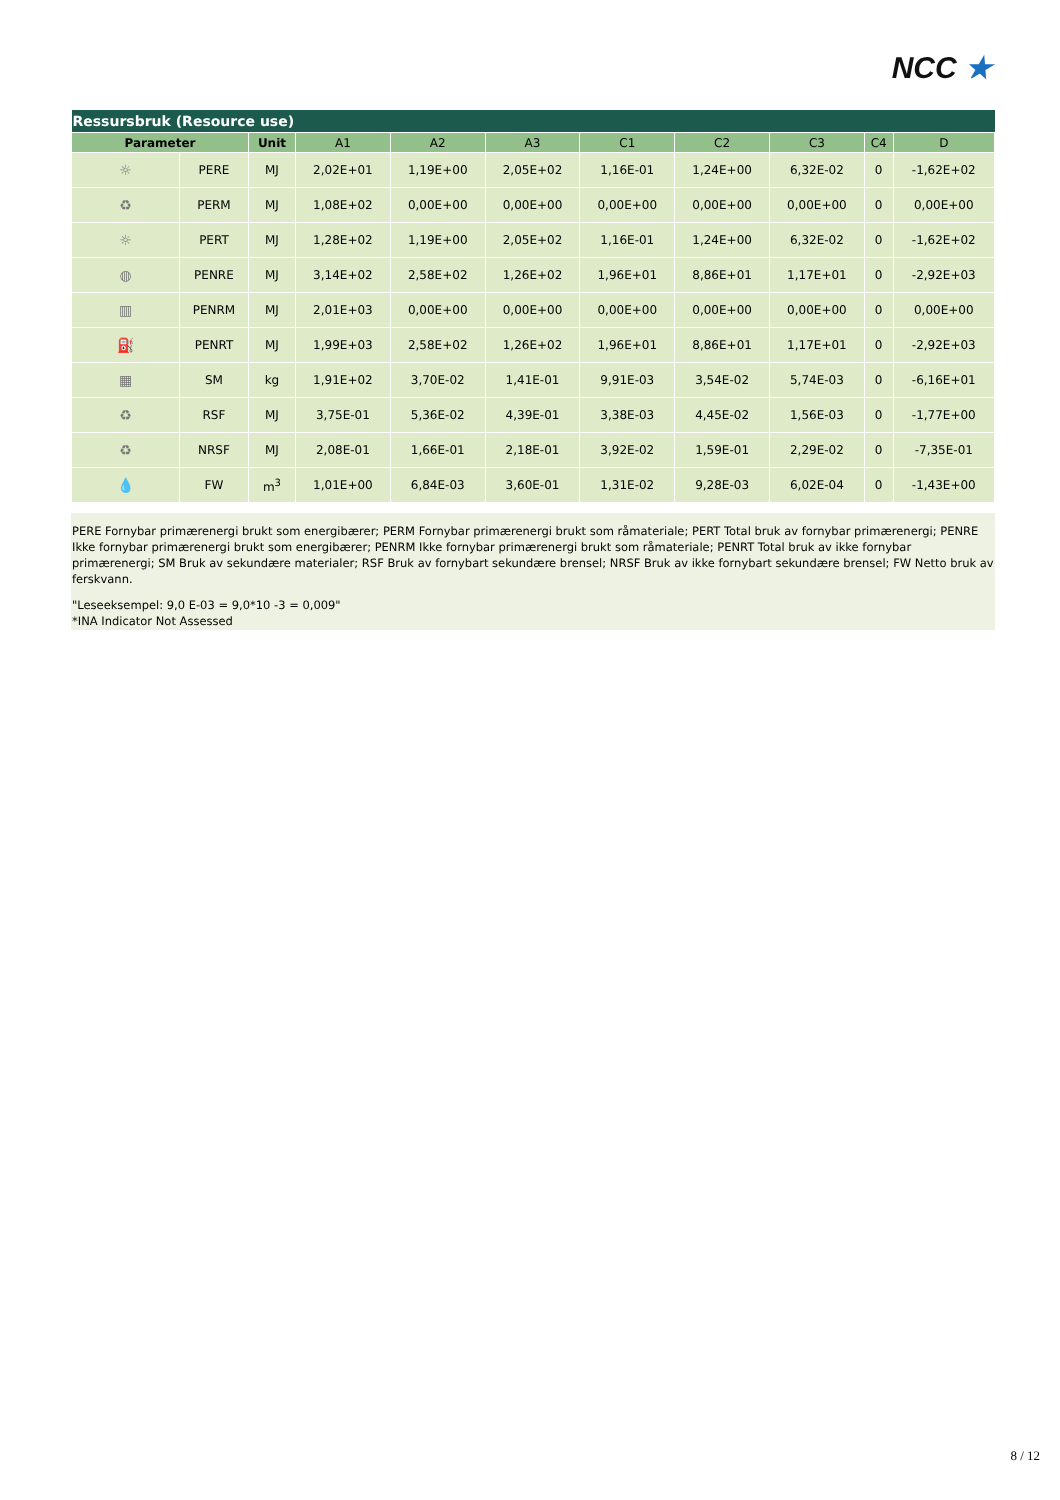NCC ★
| Ressursbruk (Resource use) | | | | | | | | | | |
| --- | --- | --- | --- | --- | --- | --- | --- | --- | --- | --- |
| Parameter | | Unit | A1 | A2 | A3 | C1 | C2 | C3 | C4 | D |
| ☼ | PERE | MJ | 2,02E+01 | 1,19E+00 | 2,05E+02 | 1,16E-01 | 1,24E+00 | 6,32E-02 | 0 | -1,62E+02 |
| ♻ | PERM | MJ | 1,08E+02 | 0,00E+00 | 0,00E+00 | 0,00E+00 | 0,00E+00 | 0,00E+00 | 0 | 0,00E+00 |
| ☼ | PERT | MJ | 1,28E+02 | 1,19E+00 | 2,05E+02 | 1,16E-01 | 1,24E+00 | 6,32E-02 | 0 | -1,62E+02 |
| ◍ | PENRE | MJ | 3,14E+02 | 2,58E+02 | 1,26E+02 | 1,96E+01 | 8,86E+01 | 1,17E+01 | 0 | -2,92E+03 |
| ▥ | PENRM | MJ | 2,01E+03 | 0,00E+00 | 0,00E+00 | 0,00E+00 | 0,00E+00 | 0,00E+00 | 0 | 0,00E+00 |
| ⛽ | PENRT | MJ | 1,99E+03 | 2,58E+02 | 1,26E+02 | 1,96E+01 | 8,86E+01 | 1,17E+01 | 0 | -2,92E+03 |
| ▦ | SM | kg | 1,91E+02 | 3,70E-02 | 1,41E-01 | 9,91E-03 | 3,54E-02 | 5,74E-03 | 0 | -6,16E+01 |
| ♻ | RSF | MJ | 3,75E-01 | 5,36E-02 | 4,39E-01 | 3,38E-03 | 4,45E-02 | 1,56E-03 | 0 | -1,77E+00 |
| ♻ | NRSF | MJ | 2,08E-01 | 1,66E-01 | 2,18E-01 | 3,92E-02 | 1,59E-01 | 2,29E-02 | 0 | -7,35E-01 |
| 💧 | FW | m<sup>3</sup> | 1,01E+00 | 6,84E-03 | 3,60E-01 | 1,31E-02 | 9,28E-03 | 6,02E-04 | 0 | -1,43E+00 |
PERE Fornybar primærenergi brukt som energibærer; PERM Fornybar primærenergi brukt som råmateriale; PERT Total bruk av fornybar primærenergi; PENRE Ikke fornybar primærenergi brukt som energibærer; PENRM Ikke fornybar primærenergi brukt som råmateriale; PENRT Total bruk av ikke fornybar primærenergi; SM Bruk av sekundære materialer; RSF Bruk av fornybart sekundære brensel; NRSF Bruk av ikke fornybart sekundære brensel; FW Netto bruk av ferskvann.
"Leseeksempel: 9,0 E-03 = 9,0*10 -3 = 0,009"
*INA Indicator Not Assessed
8 / 12